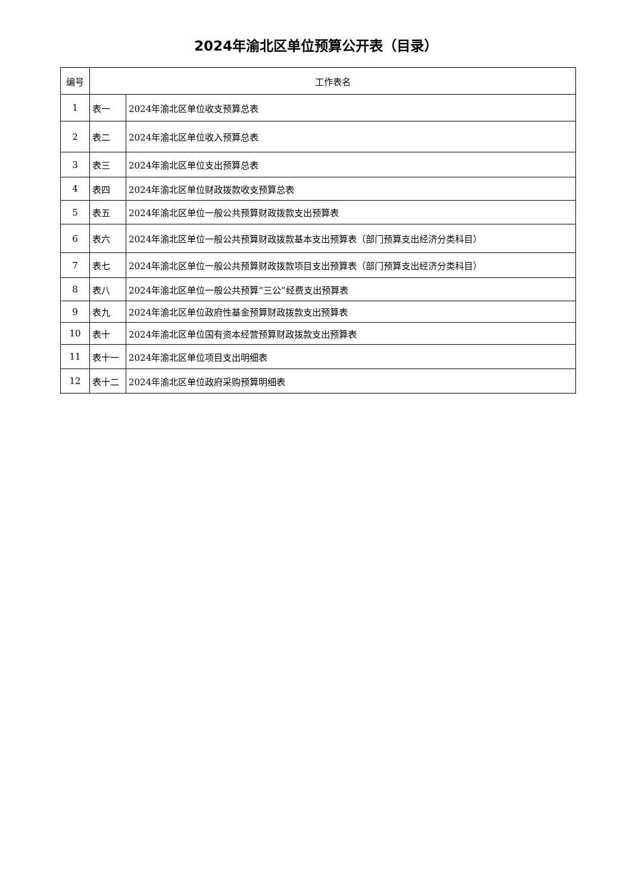2024年渝北区单位预算公开表（目录）
| 编号 | 工作表名 | |
| --- | --- | --- |
| 1 | 表一 | 2024年渝北区单位收支预算总表 |
| 2 | 表二 | 2024年渝北区单位收入预算总表 |
| 3 | 表三 | 2024年渝北区单位支出预算总表 |
| 4 | 表四 | 2024年渝北区单位财政拨款收支预算总表 |
| 5 | 表五 | 2024年渝北区单位一般公共预算财政拨款支出预算表 |
| 6 | 表六 | 2024年渝北区单位一般公共预算财政拨款基本支出预算表（部门预算支出经济分类科目） |
| 7 | 表七 | 2024年渝北区单位一般公共预算财政拨款项目支出预算表（部门预算支出经济分类科目） |
| 8 | 表八 | 2024年渝北区单位一般公共预算“三公”经费支出预算表 |
| 9 | 表九 | 2024年渝北区单位政府性基金预算财政拨款支出预算表 |
| 10 | 表十 | 2024年渝北区单位国有资本经营预算财政拨款支出预算表 |
| 11 | 表十一 | 2024年渝北区单位项目支出明细表 |
| 12 | 表十二 | 2024年渝北区单位政府采购预算明细表 |